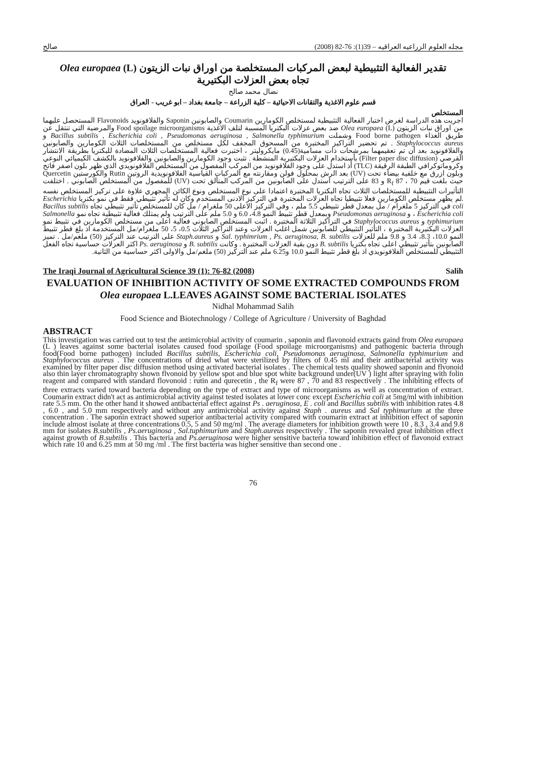مجله العلوم الزراعيه العراقيه – 39(1): 76-82 (2008) صالح
تقدير الفعالية التثبيطية لبعض المركبات المستخلصة من اوراق نبات الزيتون (L) Olea europaea
تجاه بعض العزلات البكتيرية
نضال محمد صالح
قسم علوم الاغذية والتقانات الاحيائية – كلية الزراعة – جامعة بغداد – ابو غريب - العراق
المستخلص
اجريت هذه الدراسة لغرض اختبار الفعالية التثبيطية لمستخلص الكومارين Coumarin والصابونين Saponin والفلافونويد Flavonoids المستحصل عليهما من اوراق نبات الزيتون (L) Olea europaea ضد بعض عزلات البكتريا المسببة لتلف الاغذية Food spoilage microorganisms والمرضية التي تنتقل عن طريق الغذاء Food borne pathogen وشملت Bacillus subtilis , Escherichia coli , Pseudomonas aeruginosa , Salmonella typhimurium و Staphylococcus aureus . تم تحضير التراكيز المختبرة من المسحوق المجفف لكل مستخلص من المستخلصات الثلاث الكومارين والصابونين والفلافونويد بعد أن تم تعقيمهما بمرشحات ذات مسامية(0.45) مايكروليتر ، اختبرت فعالية المستخلصات الثلاث المضادة للبكتريا بطريقة الانتشار القرصي (Filter paper disc diffusion) بأستخدام العزلات البكتيرية المنشطة . تثبت وجود الكومارين والصابونين والفلافونويد بالكشف الكيميائي النوعي وكروماتوكرافي الطبقة الرقيقة (TLC) أذ استدل على وجود الفلافونويد من المركب المفصول من المستخلص الفلافونويدي الذي ظهر بلون اصفر فاتح وبلون ازرق مع خلفية بيضاء تحت (UV) بعد الرش بمحلول فولن ومقارنته مع المركبات القياسية الفلافونويدية الروتين Rutin والكورستين Quercetin حيث بلغت قيم R<sub>f</sub> 87 ، 70 و 83 على الترتيب استدل على الصابونين من المركب المتألق تحت (UV) للمفصول من المستخلص الصابوني . اختلفت التأثيرات التثبيطية للمستخلصات الثلاث تجاه البكتريا المختبرة اعتمادا على نوع المستخلص ونوع الكائن المجهري علاوة على تركيز المستخلص نفسه .لم يظهر مستخلص الكومارين فعلا تثبيطيا تجاه العزلات المختبرة في التركيز الادنى المستخدم وكان له تأثير تثبيطي فقط في نمو بكتريا Escherichia coli في التركيز 5 ملغرام / مل بمعدل قطر تثبيطي 5.5 ملم ، وفي التركيز الاعلى 50 ملغرام / مل كان للمستخلص تأثير تثبيطي تجاه Bacillus subtilis ، Escherichia coli و Pseudomonas aeruginosa وبمعدل قطر تثبيط النمو 4.8، 6.0 و 5.0 ملم على الترتيب ولم يمتلك فعالية تثبيطية تجاه نمو Salmonella typhimurium و Staphylococcus aureus في التراكيز الثلاثة المختبرة . اثبت المستخلص الصابوني فعالية اعلى من مستخلص الكومارين في تثبيط نمو العزلات البكتيرية المختبرة ، التأثير التثبيطي للصابونين شمل اغلب العزلات وعند التراكيز الثلاث 0.5، 5، 50 ملغرام/مل المستخدمة اذ بلغ قطر تثبيط النمو 10.0، 8.3، 3.4 و 9.8 ملم للعزلات Sal. typhimrium , Ps. aeruginosa, B. subtilis و Staph.aureus على الترتيب عند التركيز (50) ملغم/مل . تميز الصابونين بتأثير تثبيطي اعلى تجاه بكتريا B. subtilis دون بقية العزلات المختبرة . وكانت B. subtilis و Ps. aeruginosa اكثر العزلات حساسية تجاه الفعل التثبيطي للمستخلص الفلافونويدي اذ بلغ قطر تثبيط النمو 10.0 و6.25 ملم عند التركيز (50) ملغم/مل والاولى اكثر حساسية من الثانية.
The Iraqi Journal of Agricultural Science 39 (1): 76-82 (2008) Salih
EVALUATION OF INHIBITION ACTIVITY OF SOME EXTRACTED COMPOUNDS FROM Olea europaea L.LEAVES AGAINST SOME BACTERIAL ISOLATES
Nidhal Mohammad Salih
Food Science and Biotechnology / College of Agriculture / University of Baghdad
ABSTRACT
This investigation was carried out to test the antimicrobial activity of coumarin , saponin and flavonoid extracts gaind from Olea europaea (L ) leaves against some bacterial isolates caused food spoilage (Food spoilage microorganisms) and pathogenic bacteria through food(Food borne pathogen) included Bacillus subtilis, Escherichia coli, Pseudomonas aeruginosa, Salmonella typhimurium and Staphylococcus aureus . The concentrations of dried what were sterilized by filters of 0.45 ml and their antibacterial activity was examined by filter paper disc diffusion method using activated bacterial isolates . The chemical tests quality showed saponin and flvonoid also thin layer chromatography shown flvonoid by yellow spot and blue spot white background under(UV ) light after spraying with folin reagent and compared with standard flovonoid : rutin and qurecetin , the R<sub>f</sub> were 87 , 70 and 83 respectively . The inhibiting effects of three extracts varied toward bacteria depending on the type of extract and type of microorganisms as well as concentration of extract. Coumarin extract didn't act as antimicrobial activity against tested isolates at lower conc except Escherichia coli at 5mg/ml with inhibition rate 5.5 mm. On the other hand it showed antibacterial effect against Ps . aeruginosa, E . coli and Bacillus subtilis with inhibition rates 4.8 , 6.0 , and 5.0 mm respectively and without any antimicrobial activity against Staph . aureus and Sal typhimurium at the three concentration . The saponin extract showed superior antibacterial activity compared with coumarin extract at inhibition effect of saponin include almost isolate at three concentrations 0.5, 5 and 50 mg/ml . The average diameters for inhibition growth were 10 , 8.3 , 3.4 and 9.8 mm for isolates B.subtilis , Ps.aeruginosa , Sal.tuphimurium and Staph.aureus respectively . The saponin revealed great inhibition effect against growth of B.subtilis . This bacteria and Ps.aeruginosa were higher sensitive bacteria toward inhibition effect of flavonoid extract which rate 10 and 6.25 mm at 50 mg /ml . The first bacteria was higher sensitive than second one .
76